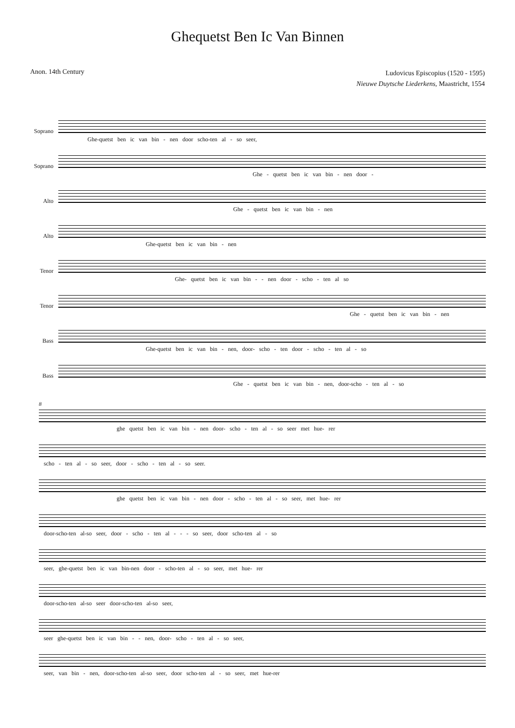Ghequetst Ben Ic Van Binnen
Anon. 14th Century
Ludovicus Episcopius (1520 - 1595)
Nieuwe Duytsche Liederkens, Maastricht, 1554
Soprano
Ghe-quetst ben ic van bin - nen door scho-ten al - so seer,
Soprano
Ghe - quetst ben ic van bin - nen door -
Alto
Ghe - quetst ben ic van bin - nen
Alto
Ghe-quetst ben ic van bin - nen
Tenor
Ghe- quetst ben ic van bin - - nen door - scho - ten al so
Tenor
Ghe - quetst ben ic van bin - nen
Bass
Ghe-quetst ben ic van bin - nen, door- scho - ten door - scho - ten al - so
Bass
Ghe - quetst ben ic van bin - nen, door-scho - ten al - so
8
ghe quetst ben ic van bin - nen door- scho - ten al - so seer met hue- rer
scho - ten al - so seer, door - scho - ten al - so seer.
ghe quetst ben ic van bin - nen door - scho - ten al - so seer, met hue- rer
door-scho-ten al-so seer, door - scho - ten al - - - so seer, door scho-ten al - so
seer, ghe-quetst ben ic van bin-nen door - scho-ten al - so seer, met hue- rer
door-scho-ten al-so seer door-scho-ten al-so seer,
seer ghe-quetst ben ic van bin - - nen, door- scho - ten al - so seer,
seer, van bin - nen, door-scho-ten al-so seer, door scho-ten al - so seer, met hue-rer